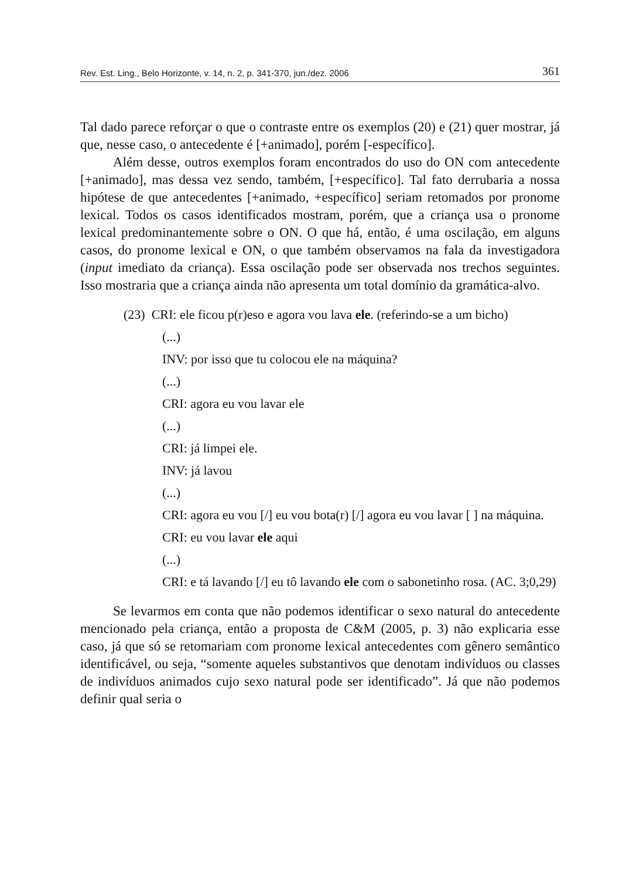Rev. Est. Ling., Belo Horizonte, v. 14, n. 2, p. 341-370, jun./dez. 2006 361
Tal dado parece reforçar o que o contraste entre os exemplos (20) e (21) quer mostrar, já que, nesse caso, o antecedente é [+animado], porém [-específico].
Além desse, outros exemplos foram encontrados do uso do ON com antecedente [+animado], mas dessa vez sendo, também, [+específico]. Tal fato derrubaria a nossa hipótese de que antecedentes [+animado, +específico] seriam retomados por pronome lexical. Todos os casos identificados mostram, porém, que a criança usa o pronome lexical predominantemente sobre o ON. O que há, então, é uma oscilação, em alguns casos, do pronome lexical e ON, o que também observamos na fala da investigadora (input imediato da criança). Essa oscilação pode ser observada nos trechos seguintes. Isso mostraria que a criança ainda não apresenta um total domínio da gramática-alvo.
(23) CRI: ele ficou p(r)eso e agora vou lava ele. (referindo-se a um bicho)
(...)
INV: por isso que tu colocou ele na máquina?
(...)
CRI: agora eu vou lavar ele
(...)
CRI: já limpei ele.
INV: já lavou
(...)
CRI: agora eu vou [/] eu vou bota(r) [/] agora eu vou lavar [ ] na máquina.
CRI: eu vou lavar ele aqui
(...)
CRI: e tá lavando [/] eu tô lavando ele com o sabonetinho rosa. (AC. 3;0,29)
Se levarmos em conta que não podemos identificar o sexo natural do antecedente mencionado pela criança, então a proposta de C&M (2005, p. 3) não explicaria esse caso, já que só se retomariam com pronome lexical antecedentes com gênero semântico identificável, ou seja, “somente aqueles substantivos que denotam indivíduos ou classes de indivíduos animados cujo sexo natural pode ser identificado”. Já que não podemos definir qual seria o